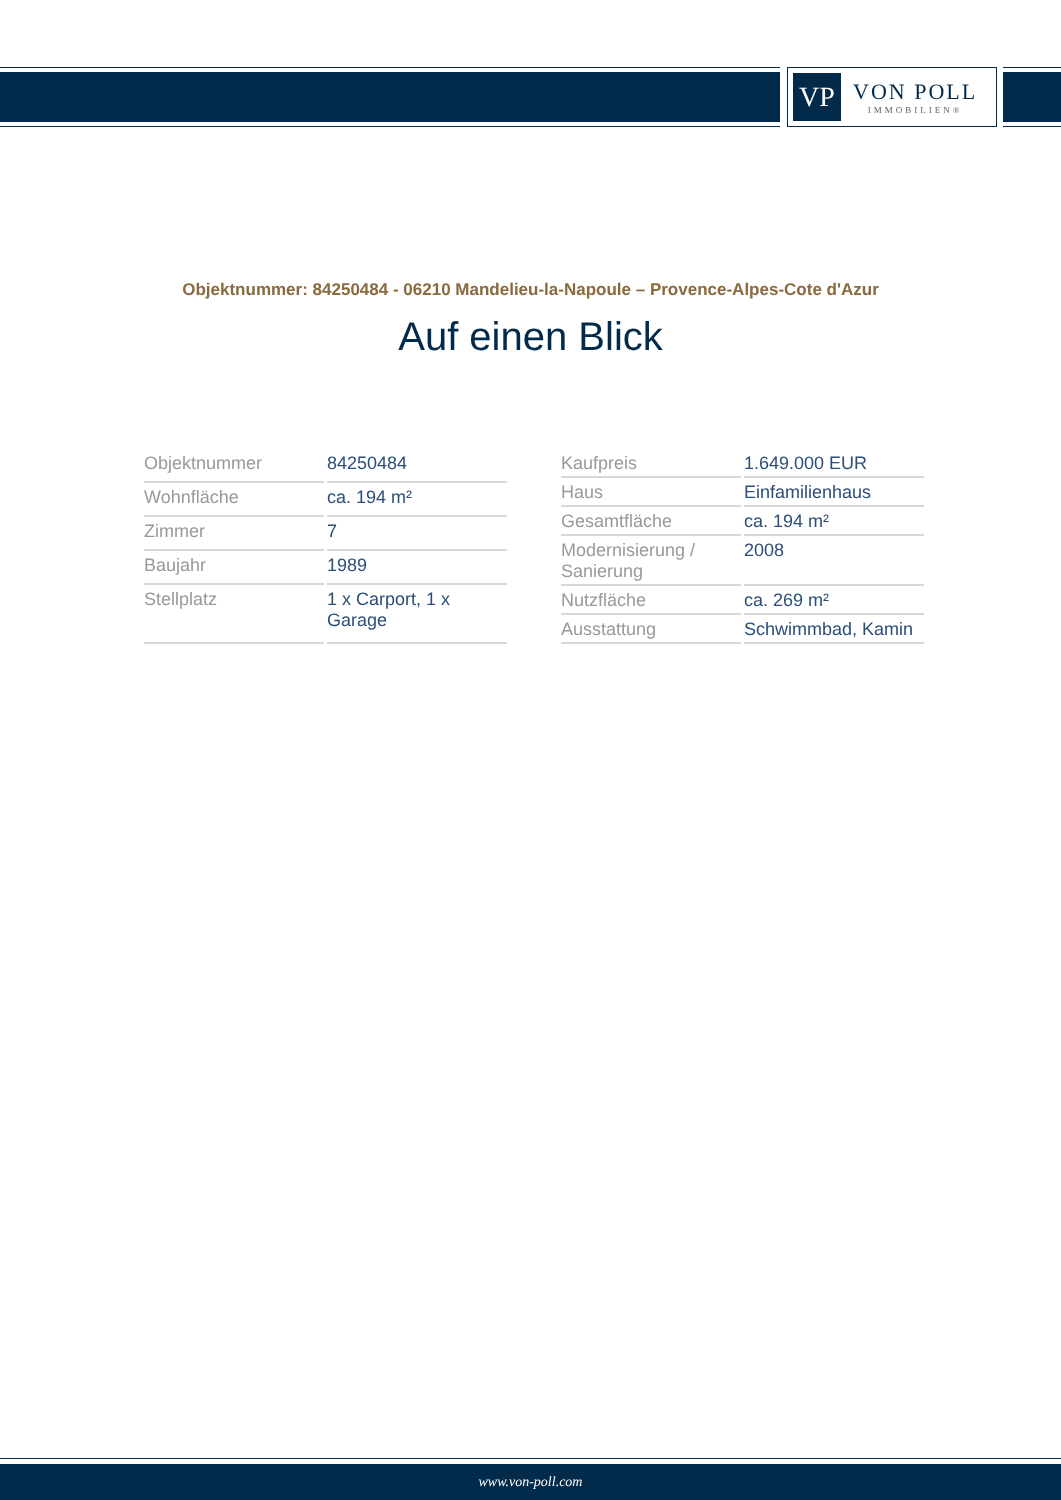VP
VON POLL
IMMOBILIEN®
Objektnummer: 84250484 - 06210 Mandelieu-la-Napoule – Provence-Alpes-Cote d'Azur
Auf einen Blick
| Objektnummer | 84250484 |
| Wohnfläche | ca. 194 m² |
| Zimmer | 7 |
| Baujahr | 1989 |
| Stellplatz | 1 x Carport, 1 x Garage |
| Kaufpreis | 1.649.000 EUR |
| Haus | Einfamilienhaus |
| Gesamtfläche | ca. 194 m² |
| Modernisierung / Sanierung | 2008 |
| Nutzfläche | ca. 269 m² |
| Ausstattung | Schwimmbad, Kamin |
www.von-poll.com